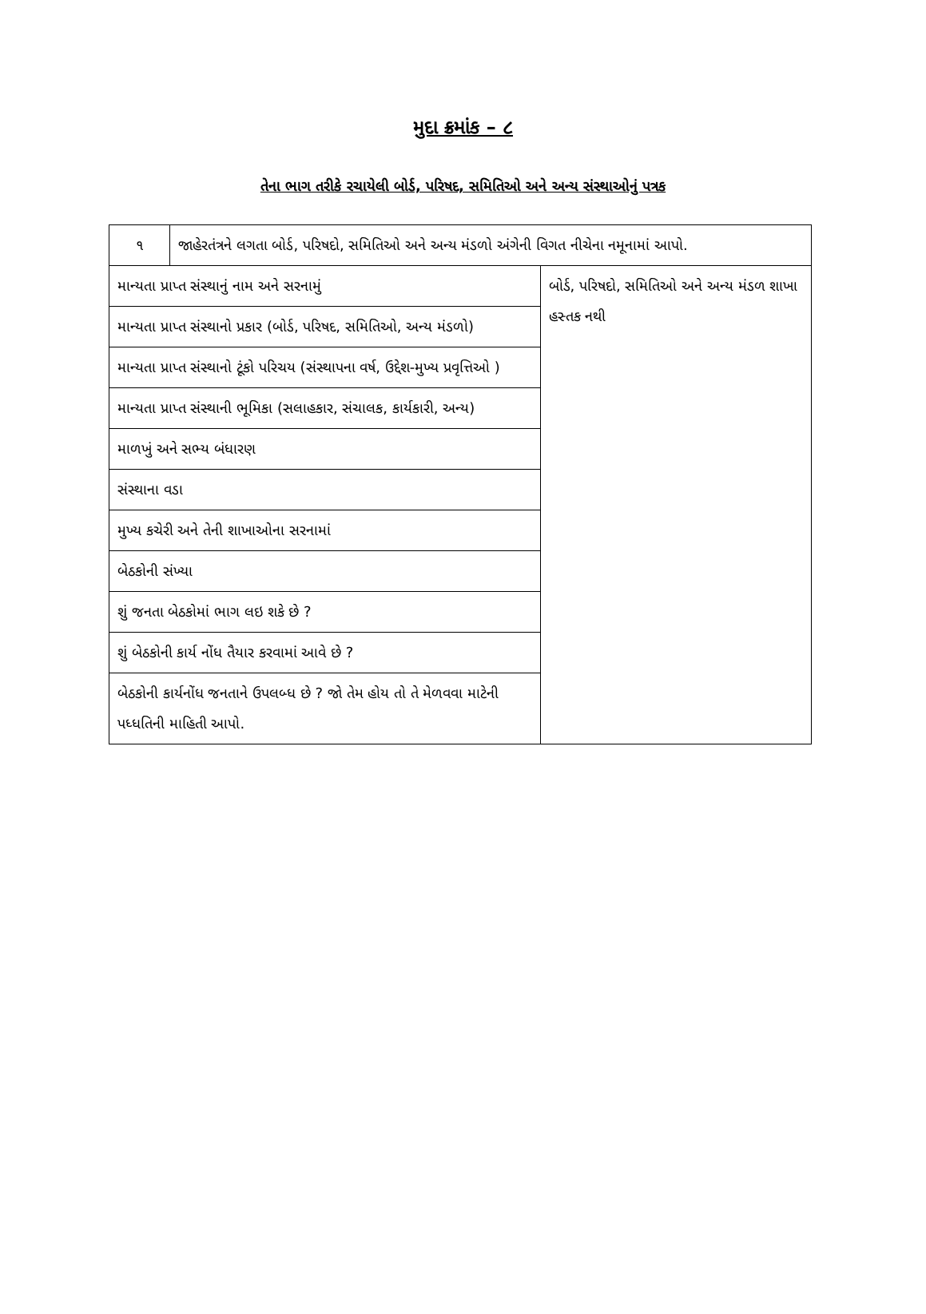મુદા ક્રમાંક – ૮
તેના ભાગ તરીકે રચાયેલી બોર્ડ, પરિષદ, સમિતિઓ અને અન્ય સંસ્થાઓનું પત્રક
| ૧ | જાહેરતંત્રને લગતા બોર્ડ, પરિષદો, સમિતિઓ અને અન્ય મંડળો અંગેની વિગત નીચેના નમૂનામાં આપો. | |
| માન્યતા પ્રાપ્ત સંસ્થાનું નામ અને સરનામું | | બોર્ડ, પરિષદો, સમિતિઓ અને અન્ય મંડળ શાખા હસ્તક નથી |
| માન્યતા પ્રાપ્ત સંસ્થાનો પ્રકાર (બોર્ડ, પરિષદ, સમિતિઓ, અન્ય મંડળો) | | |
| માન્યતા પ્રાપ્ત સંસ્થાનો ટૂંકો પરિચય (સંસ્થાપના વર્ષ, ઉદ્દેશ-મુખ્ય પ્રવૃત્તિઓ ) | | |
| માન્યતા પ્રાપ્ત સંસ્થાની ભૂમિકા (સલાહકાર, સંચાલક, કાર્યકારી, અન્ય) | | |
| માળખું અને સભ્ય બંધારણ | | |
| સંસ્થાના વડા | | |
| મુખ્ય કચેરી અને તેની શાખાઓના સરનામાં | | |
| બેઠકોની સંખ્યા | | |
| શું જનતા બેઠકોમાં ભાગ લઇ શકે છે ? | | |
| શું બેઠકોની કાર્ય નોંધ તૈયાર કરવામાં આવે છે ? | | |
| બેઠકોની કાર્યનોંધ જનતાને ઉપલબ્ધ છે ? જો તેમ હોય તો તે મેળવવા માટેની પધ્ધતિની માહિતી આપો. | | |